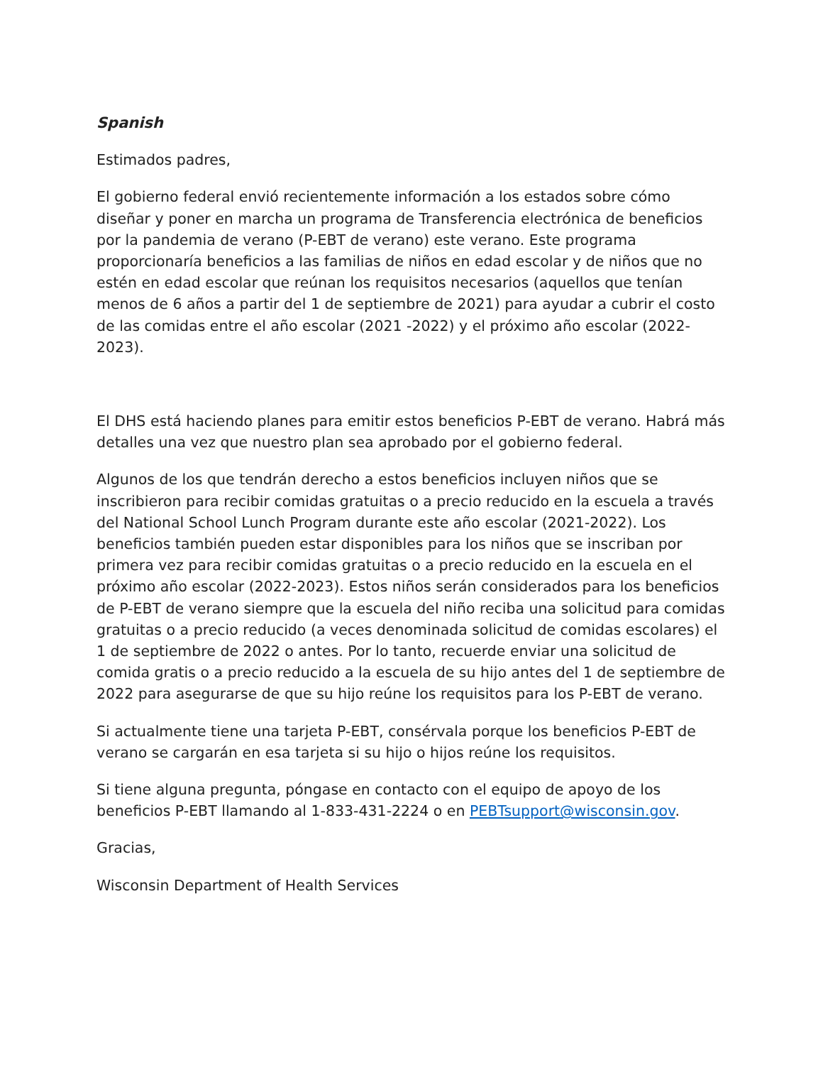Spanish
Estimados padres,
El gobierno federal envió recientemente información a los estados sobre cómo diseñar y poner en marcha un programa de Transferencia electrónica de beneficios por la pandemia de verano (P-EBT de verano) este verano. Este programa proporcionaría beneficios a las familias de niños en edad escolar y de niños que no estén en edad escolar que reúnan los requisitos necesarios (aquellos que tenían menos de 6 años a partir del 1 de septiembre de 2021) para ayudar a cubrir el costo de las comidas entre el año escolar (2021 -2022) y el próximo año escolar (2022-2023).
El DHS está haciendo planes para emitir estos beneficios P-EBT de verano. Habrá más detalles una vez que nuestro plan sea aprobado por el gobierno federal.
Algunos de los que tendrán derecho a estos beneficios incluyen niños que se inscribieron para recibir comidas gratuitas o a precio reducido en la escuela a través del National School Lunch Program durante este año escolar (2021-2022). Los beneficios también pueden estar disponibles para los niños que se inscriban por primera vez para recibir comidas gratuitas o a precio reducido en la escuela en el próximo año escolar (2022-2023). Estos niños serán considerados para los beneficios de P-EBT de verano siempre que la escuela del niño reciba una solicitud para comidas gratuitas o a precio reducido (a veces denominada solicitud de comidas escolares) el 1 de septiembre de 2022 o antes. Por lo tanto, recuerde enviar una solicitud de comida gratis o a precio reducido a la escuela de su hijo antes del 1 de septiembre de 2022 para asegurarse de que su hijo reúne los requisitos para los P-EBT de verano.
Si actualmente tiene una tarjeta P-EBT, consérvala porque los beneficios P-EBT de verano se cargarán en esa tarjeta si su hijo o hijos reúne los requisitos.
Si tiene alguna pregunta, póngase en contacto con el equipo de apoyo de los beneficios P-EBT llamando al 1-833-431-2224 o en PEBTsupport@wisconsin.gov.
Gracias,
Wisconsin Department of Health Services